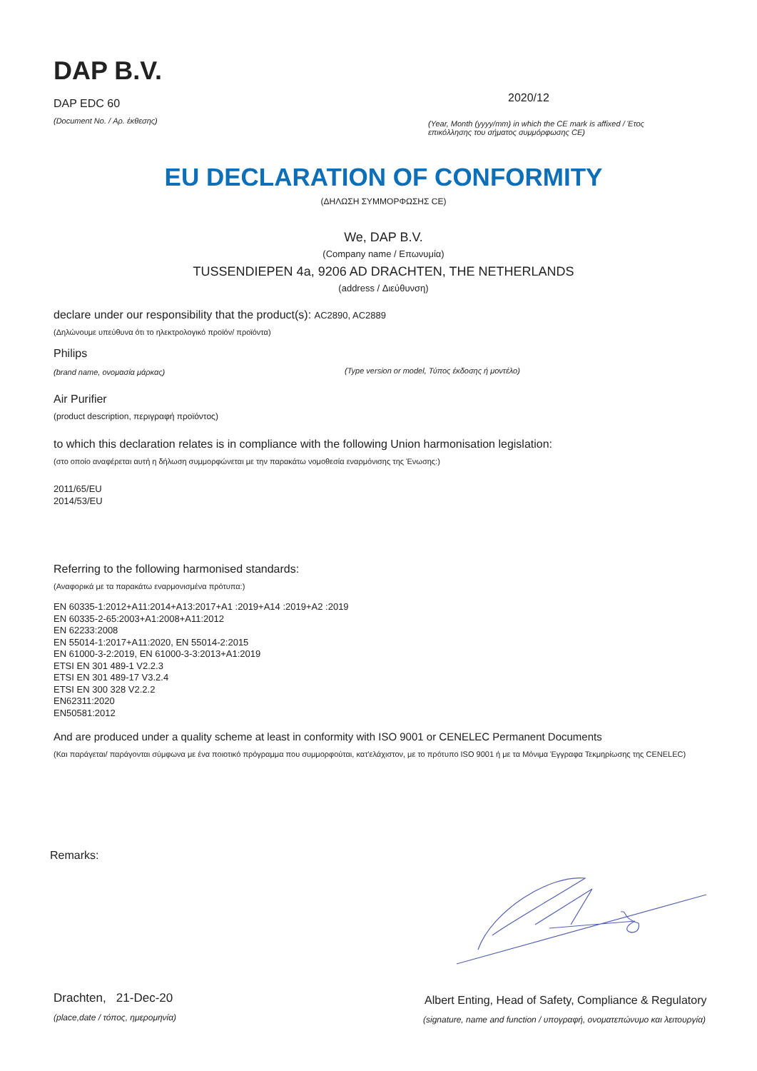DAP B.V.
DAP EDC 60
(Document No. / Αρ. έκθεσης)
2020/12
(Year, Month (yyyy/mm) in which the CE mark is affixed / Έτος επικόλλησης του σήματος συμμόρφωσης CE)
EU DECLARATION OF CONFORMITY
(ΔΗΛΩΣΗ ΣΥΜΜΟΡΦΩΣΗΣ CE)
We, DAP B.V.
(Company name / Επωνυμία)
TUSSENDIEPEN 4a, 9206 AD DRACHTEN, THE NETHERLANDS
(address / Διεύθυνση)
declare under our responsibility that the product(s): AC2890, AC2889
(Δηλώνουμε υπεύθυνα ότι το ηλεκτρολογικό προϊόν/ προϊόντα)
Philips
(brand name, ονομασία μάρκας)
(Type version or model, Τύπος έκδοσης ή μοντέλο)
Air Purifier
(product description, περιγραφή προϊόντος)
to which this declaration relates is in compliance with the following Union harmonisation legislation:
(στο οποίο αναφέρεται αυτή η δήλωση συμμορφώνεται με την παρακάτω νομοθεσία εναρμόνισης της Ένωσης:)
2011/65/EU
2014/53/EU
Referring to the following harmonised standards:
(Αναφορικά με τα παρακάτω εναρμονισμένα πρότυπα:)
EN 60335-1:2012+A11:2014+A13:2017+A1 :2019+A14 :2019+A2 :2019
EN 60335-2-65:2003+A1:2008+A11:2012
EN 62233:2008
EN 55014-1:2017+A11:2020, EN 55014-2:2015
EN 61000-3-2:2019, EN 61000-3-3:2013+A1:2019
ETSI EN 301 489-1 V2.2.3
ETSI EN 301 489-17 V3.2.4
ETSI EN 300 328 V2.2.2
EN62311:2020
EN50581:2012
And are produced under a quality scheme at least in conformity with ISO 9001 or CENELEC Permanent Documents
(Και παράγεται/ παράγονται σύμφωνα με ένα ποιοτικό πρόγραμμα που συμμορφούται, κατ'ελάχιστον, με το πρότυπο ISO 9001 ή με τα Μόνιμα Έγγραφα Τεκμηρίωσης της CENELEC)
Remarks:
Drachten, 21-Dec-20
(place,date / τόπος, ημερομηνία)
Albert Enting, Head of Safety, Compliance & Regulatory
(signature, name and function / υπογραφή, ονοματεπώνυμο και λειτουργία)